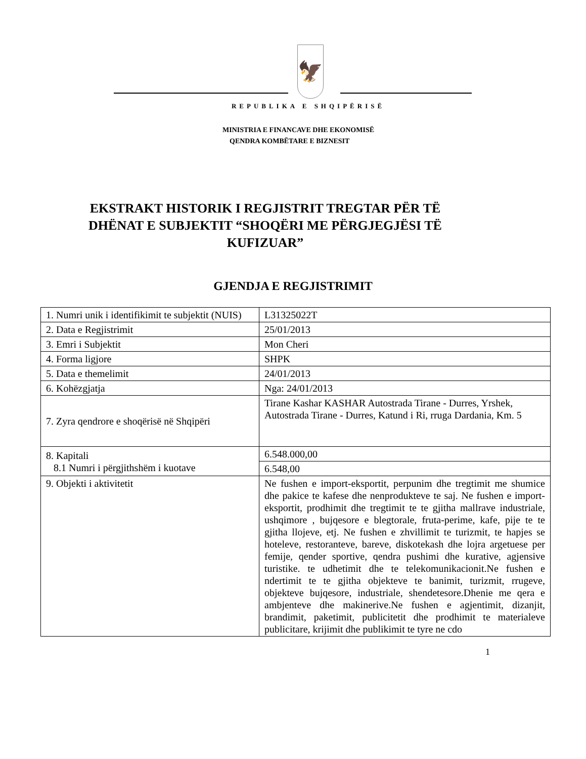🦅
REPUBLIKA E SHQIPËRISË
MINISTRIA E FINANCAVE DHE EKONOMISË
QENDRA KOMBËTARE E BIZNESIT
EKSTRAKT HISTORIK I REGJISTRIT TREGTAR PËR TË DHËNAT E SUBJEKTIT “SHOQËRI ME PËRGJEGJËSI TË KUFIZUAR”
GJENDJA E REGJISTRIMIT
| 1. Numri unik i identifikimit te subjektit (NUIS) | L31325022T |
| 2. Data e Regjistrimit | 25/01/2013 |
| 3. Emri i Subjektit | Mon Cheri |
| 4. Forma ligjore | SHPK |
| 5. Data e themelimit | 24/01/2013 |
| 6. Kohëzgjatja | Nga: 24/01/2013 |
| 7. Zyra qendrore e shoqërisë në Shqipëri | Tirane Kashar KASHAR Autostrada Tirane - Durres, Yrshek, Autostrada Tirane - Durres, Katund i Ri, rruga Dardania, Km. 5 |
| 8. Kapitali 8.1 Numri i përgjithshëm i kuotave | 6.548.000,00 |
| | 6.548,00 |
| 9. Objekti i aktivitetit | Ne fushen e import-eksportit, perpunim dhe tregtimit me shumice dhe pakice te kafese dhe nenprodukteve te saj. Ne fushen e import-eksportit, prodhimit dhe tregtimit te te gjitha mallrave industriale, ushqimore , bujqesore e blegtorale, fruta-perime, kafe, pije te te gjitha llojeve, etj. Ne fushen e zhvillimit te turizmit, te hapjes se hoteleve, restoranteve, bareve, diskotekash dhe lojra argetuese per femije, qender sportive, qendra pushimi dhe kurative, agjensive turistike. te udhetimit dhe te telekomunikacionit.Ne fushen e ndertimit te te gjitha objekteve te banimit, turizmit, rrugeve, objekteve bujqesore, industriale, shendetesore.Dhenie me qera e ambjenteve dhe makinerive.Ne fushen e agjentimit, dizanjit, brandimit, paketimit, publicitetit dhe prodhimit te materialeve publicitare, krijimit dhe publikimit te tyre ne cdo |
1